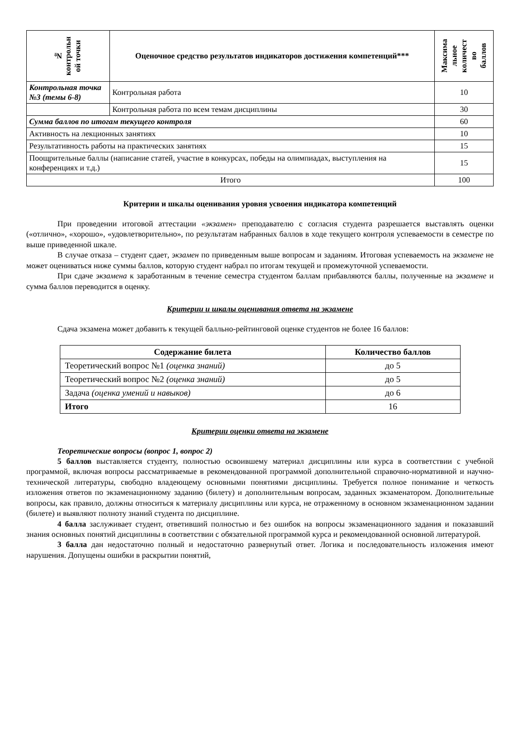| № контрольн ой точки | Оценочное средство результатов индикаторов достижения компетенций*** | Максима льное количест во баллов |
| --- | --- | --- |
| Контрольная точка №3 (темы 6-8) | Контрольная работа | 10 |
| | Контрольная работа по всем темам дисциплины | 30 |
| Сумма баллов по итогам текущего контроля | | 60 |
| Активность на лекционных занятиях | | 10 |
| Результативность работы на практических занятиях | | 15 |
| Поощрительные баллы (написание статей, участие в конкурсах, победы на олимпиадах, выступления на конференциях и т.д.) | | 15 |
| Итого | | 100 |
Критерии и шкалы оценивания уровня усвоения индикатора компетенций
При проведении итоговой аттестации «экзамен» преподавателю с согласия студента разрешается выставлять оценки («отлично», «хорошо», «удовлетворительно», по результатам набранных баллов в ходе текущего контроля успеваемости в семестре по выше приведенной шкале.
В случае отказа – студент сдает, экзамен по приведенным выше вопросам и заданиям. Итоговая успеваемость на экзамене не может оцениваться ниже суммы баллов, которую студент набрал по итогам текущей и промежуточной успеваемости.
При сдаче экзамена к заработанным в течение семестра студентом баллам прибавляются баллы, полученные на экзамене и сумма баллов переводится в оценку.
Критерии и шкалы оценивания ответа на экзамене
Сдача экзамена может добавить к текущей балльно-рейтинговой оценке студентов не более 16 баллов:
| Содержание билета | Количество баллов |
| --- | --- |
| Теоретический вопрос №1 (оценка знаний) | до 5 |
| Теоретический вопрос №2 (оценка знаний) | до 5 |
| Задача (оценка умений и навыков) | до 6 |
| Итого | 16 |
Критерии оценки ответа на экзамене
Теоретические вопросы (вопрос 1, вопрос 2)
5 баллов выставляется студенту, полностью освоившему материал дисциплины или курса в соответствии с учебной программой, включая вопросы рассматриваемые в рекомендованной программой дополнительной справочно-нормативной и научно-технической литературы, свободно владеющему основными понятиями дисциплины. Требуется полное понимание и четкость изложения ответов по экзаменационному заданию (билету) и дополнительным вопросам, заданных экзаменатором. Дополнительные вопросы, как правило, должны относиться к материалу дисциплины или курса, не отраженному в основном экзаменационном задании (билете) и выявляют полноту знаний студента по дисциплине.
4 балла заслуживает студент, ответивший полностью и без ошибок на вопросы экзаменационного задания и показавший знания основных понятий дисциплины в соответствии с обязательной программой курса и рекомендованной основной литературой.
3 балла дан недостаточно полный и недостаточно развернутый ответ. Логика и последовательность изложения имеют нарушения. Допущены ошибки в раскрытии понятий,